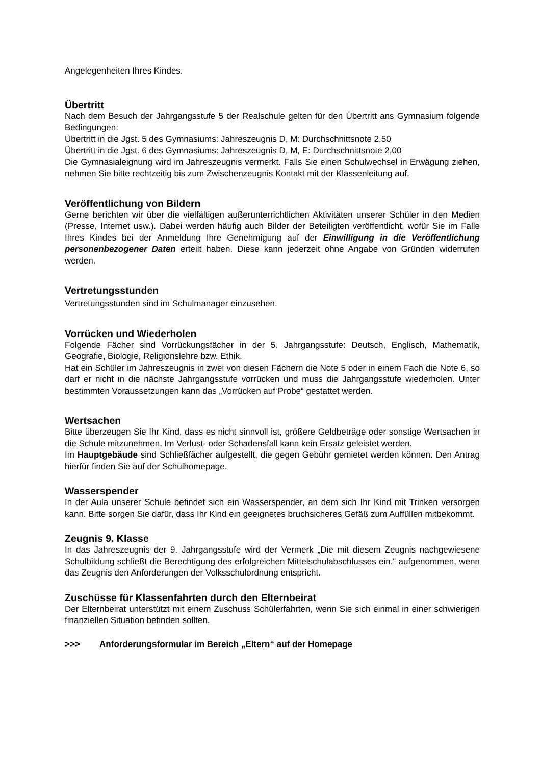Angelegenheiten Ihres Kindes.
Übertritt
Nach dem Besuch der Jahrgangsstufe 5 der Realschule gelten für den Übertritt ans Gymnasium folgende Bedingungen:
Übertritt in die Jgst. 5 des Gymnasiums: Jahreszeugnis D, M: Durchschnittsnote 2,50
Übertritt in die Jgst. 6 des Gymnasiums: Jahreszeugnis D, M, E: Durchschnittsnote 2,00
Die Gymnasialeignung wird im Jahreszeugnis vermerkt. Falls Sie einen Schulwechsel in Erwägung ziehen, nehmen Sie bitte rechtzeitig bis zum Zwischenzeugnis Kontakt mit der Klassenleitung auf.
Veröffentlichung von Bildern
Gerne berichten wir über die vielfältigen außerunterrichtlichen Aktivitäten unserer Schüler in den Medien (Presse, Internet usw.). Dabei werden häufig auch Bilder der Beteiligten veröffentlicht, wofür Sie im Falle Ihres Kindes bei der Anmeldung Ihre Genehmigung auf der Einwilligung in die Veröffentlichung personenbezogener Daten erteilt haben. Diese kann jederzeit ohne Angabe von Gründen widerrufen werden.
Vertretungsstunden
Vertretungsstunden sind im Schulmanager einzusehen.
Vorrücken und Wiederholen
Folgende Fächer sind Vorrückungsfächer in der 5. Jahrgangsstufe: Deutsch, Englisch, Mathematik, Geografie, Biologie, Religionslehre bzw. Ethik.
Hat ein Schüler im Jahreszeugnis in zwei von diesen Fächern die Note 5 oder in einem Fach die Note 6, so darf er nicht in die nächste Jahrgangsstufe vorrücken und muss die Jahrgangsstufe wiederholen. Unter bestimmten Voraussetzungen kann das „Vorrücken auf Probe“ gestattet werden.
Wertsachen
Bitte überzeugen Sie Ihr Kind, dass es nicht sinnvoll ist, größere Geldbeträge oder sonstige Wertsachen in die Schule mitzunehmen. Im Verlust- oder Schadensfall kann kein Ersatz geleistet werden.
Im Hauptgebäude sind Schließfächer aufgestellt, die gegen Gebühr gemietet werden können. Den Antrag hierfür finden Sie auf der Schulhomepage.
Wasserspender
In der Aula unserer Schule befindet sich ein Wasserspender, an dem sich Ihr Kind mit Trinken versorgen kann. Bitte sorgen Sie dafür, dass Ihr Kind ein geeignetes bruchsicheres Gefäß zum Auffüllen mitbekommt.
Zeugnis 9. Klasse
In das Jahreszeugnis der 9. Jahrgangsstufe wird der Vermerk „Die mit diesem Zeugnis nachgewiesene Schulbildung schließt die Berechtigung des erfolgreichen Mittelschulabschlusses ein.“ aufgenommen, wenn das Zeugnis den Anforderungen der Volksschulordnung entspricht.
Zuschüsse für Klassenfahrten durch den Elternbeirat
Der Elternbeirat unterstützt mit einem Zuschuss Schülerfahrten, wenn Sie sich einmal in einer schwierigen finanziellen Situation befinden sollten.
>>> Anforderungsformular im Bereich „Eltern“ auf der Homepage